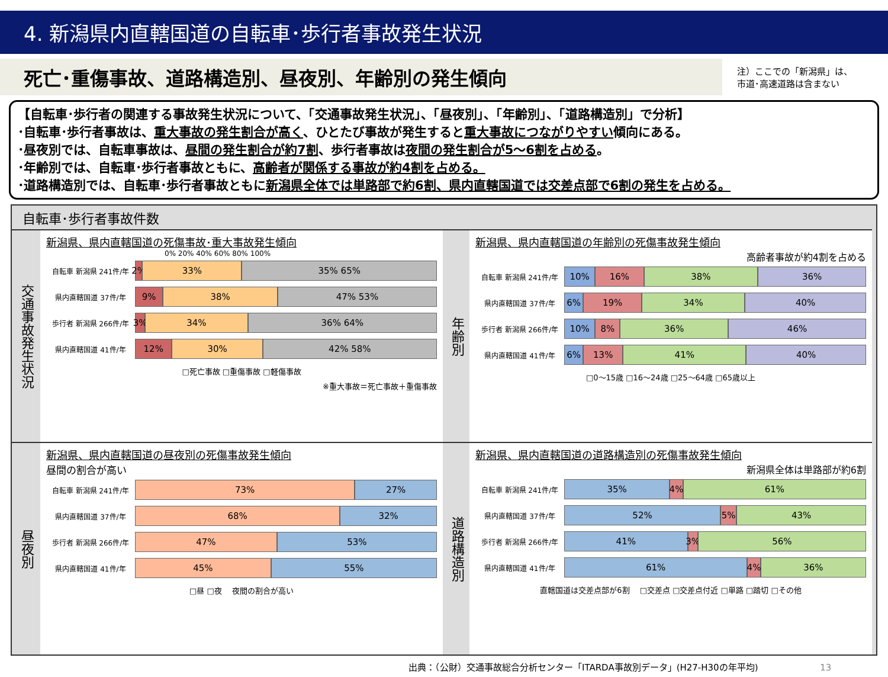4. 新潟県内直轄国道の自転車･歩行者事故発生状況
死亡･重傷事故、道路構造別、昼夜別、年齢別の発生傾向
注）ここでの「新潟県」は、
市道･高速道路は含まない
【自転車･歩行者の関連する事故発生状況について、「交通事故発生状況」、「昼夜別」、「年齢別」、「道路構造別」で分析】
･自転車･歩行者事故は、重大事故の発生割合が高く、ひとたび事故が発生すると重大事故につながりやすい傾向にある。
･昼夜別では、自転車事故は、昼間の発生割合が約7割、歩行者事故は夜間の発生割合が5～6割を占める。
･年齢別では、自転車･歩行者事故ともに、高齢者が関係する事故が約4割を占める。
･道路構造別では、自転車･歩行者事故ともに新潟県全体では単路部で約6割、県内直轄国道では交差点部で6割の発生を占める。
自転車･歩行者事故件数
交通事故発生状況
新潟県、県内直轄国道の死傷事故･重大事故発生傾向
0% 20% 40% 60% 80% 100%
自転車 新潟県 241件/年
2% 33% 35% 65%
県内直轄国道 37件/年
9% 38% 47% 53%
歩行者 新潟県 266件/年
3% 34% 36% 64%
県内直轄国道 41件/年
12% 30% 42% 58%
□死亡事故 □重傷事故 □軽傷事故
※重大事故＝死亡事故＋重傷事故
年齢別
新潟県、県内直轄国道の年齢別の死傷事故発生傾向
高齢者事故が約4割を占める
自転車 新潟県 241件/年
10% 16% 38% 36%
県内直轄国道 37件/年
6% 19% 34% 40%
歩行者 新潟県 266件/年
10% 8% 36% 46%
県内直轄国道 41件/年
6% 13% 41% 40%
□0～15歳 □16～24歳 □25～64歳 □65歳以上
昼夜別
新潟県、県内直轄国道の昼夜別の死傷事故発生傾向
昼間の割合が高い
自転車 新潟県 241件/年
73% 27%
県内直轄国道 37件/年
68% 32%
歩行者 新潟県 266件/年
47% 53%
県内直轄国道 41件/年
45% 55%
□昼 □夜 　夜間の割合が高い
道路構造別
新潟県、県内直轄国道の道路構造別の死傷事故発生傾向
新潟県全体は単路部が約6割
自転車 新潟県 241件/年
35% 4% 61%
県内直轄国道 37件/年
52% 5% 43%
歩行者 新潟県 266件/年
41% 3% 56%
県内直轄国道 41件/年
61% 4% 36%
直轄国道は交差点部が6割 　□交差点 □交差点付近 □単路 □踏切 □その他
出典：（公財）交通事故総合分析センター「ITARDA事故別データ」(H27-H30の年平均) 13